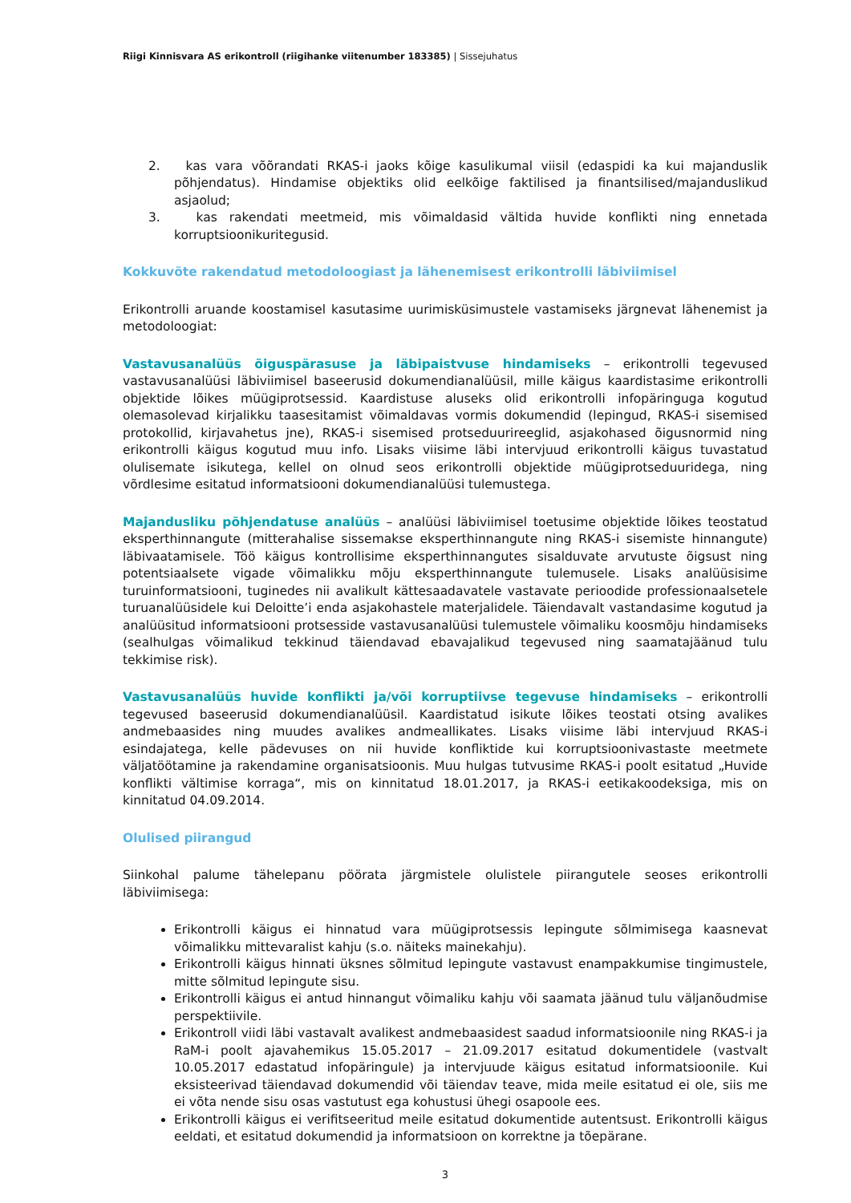Riigi Kinnisvara AS erikontroll (riigihanke viitenumber 183385) | Sissejuhatus
2. kas vara võõrandati RKAS-i jaoks kõige kasulikumal viisil (edaspidi ka kui majanduslik põhjendatus). Hindamise objektiks olid eelkõige faktilised ja finantsilised/majanduslikud asjaolud;
3. kas rakendati meetmeid, mis võimaldasid vältida huvide konflikti ning ennetada korruptsioonikuritegusid.
Kokkuvõte rakendatud metodoloogiast ja lähenemisest erikontrolli läbiviimisel
Erikontrolli aruande koostamisel kasutasime uurimisküsimustele vastamiseks järgnevat lähenemist ja metodoloogiat:
Vastavusanalüüs õiguspärasuse ja läbipaistvuse hindamiseks – erikontrolli tegevused vastavusanalüüsi läbiviimisel baseerusid dokumendianalüüsil, mille käigus kaardistasime erikontrolli objektide lõikes müügiprotsessid. Kaardistuse aluseks olid erikontrolli infopäringuga kogutud olemasolevad kirjalikku taasesitamist võimaldavas vormis dokumendid (lepingud, RKAS-i sisemised protokollid, kirjavahetus jne), RKAS-i sisemised protseduurireeglid, asjakohased õigusnormid ning erikontrolli käigus kogutud muu info. Lisaks viisime läbi intervjuud erikontrolli käigus tuvastatud olulisemate isikutega, kellel on olnud seos erikontrolli objektide müügiprotseduuridega, ning võrdlesime esitatud informatsiooni dokumendianalüüsi tulemustega.
Majandusliku põhjendatuse analüüs – analüüsi läbiviimisel toetusime objektide lõikes teostatud eksperthinnangute (mitterahalise sissemakse eksperthinnangute ning RKAS-i sisemiste hinnangute) läbivaatamisele. Töö käigus kontrollisime eksperthinnangutes sisalduvate arvutuste õigsust ning potentsiaalsete vigade võimalikku mõju eksperthinnangute tulemusele. Lisaks analüüsisime turuinformatsiooni, tuginedes nii avalikult kättesaadavatele vastavate perioodide professionaalsetele turuanalüüsidele kui Deloitte’i enda asjakohastele materjalidele. Täiendavalt vastandasime kogutud ja analüüsitud informatsiooni protsesside vastavusanalüüsi tulemustele võimaliku koosmõju hindamiseks (sealhulgas võimalikud tekkinud täiendavad ebavajalikud tegevused ning saamatajäänud tulu tekkimise risk).
Vastavusanalüüs huvide konflikti ja/või korruptiivse tegevuse hindamiseks – erikontrolli tegevused baseerusid dokumendianalüüsil. Kaardistatud isikute lõikes teostati otsing avalikes andmebaasides ning muudes avalikes andmeallikates. Lisaks viisime läbi intervjuud RKAS-i esindajatega, kelle pädevuses on nii huvide konfliktide kui korruptsioonivastaste meetmete väljatöötamine ja rakendamine organisatsioonis. Muu hulgas tutvusime RKAS-i poolt esitatud „Huvide konflikti vältimise korraga“, mis on kinnitatud 18.01.2017, ja RKAS-i eetikakoodeksiga, mis on kinnitatud 04.09.2014.
Olulised piirangud
Siinkohal palume tähelepanu pöörata järgmistele olulistele piirangutele seoses erikontrolli läbiviimisega:
Erikontrolli käigus ei hinnatud vara müügiprotsessis lepingute sõlmimisega kaasnevat võimalikku mittevaralist kahju (s.o. näiteks mainekahju).
Erikontrolli käigus hinnati üksnes sõlmitud lepingute vastavust enampakkumise tingimustele, mitte sõlmitud lepingute sisu.
Erikontrolli käigus ei antud hinnangut võimaliku kahju või saamata jäänud tulu väljanõudmise perspektiivile.
Erikontroll viidi läbi vastavalt avalikest andmebaasidest saadud informatsioonile ning RKAS-i ja RaM-i poolt ajavahemikus 15.05.2017 – 21.09.2017 esitatud dokumentidele (vastvalt 10.05.2017 edastatud infopäringule) ja intervjuude käigus esitatud informatsioonile. Kui eksisteerivad täiendavad dokumendid või täiendav teave, mida meile esitatud ei ole, siis me ei võta nende sisu osas vastutust ega kohustusi ühegi osapoole ees.
Erikontrolli käigus ei verifitseeritud meile esitatud dokumentide autentsust. Erikontrolli käigus eeldati, et esitatud dokumendid ja informatsioon on korrektne ja tõepärane.
3